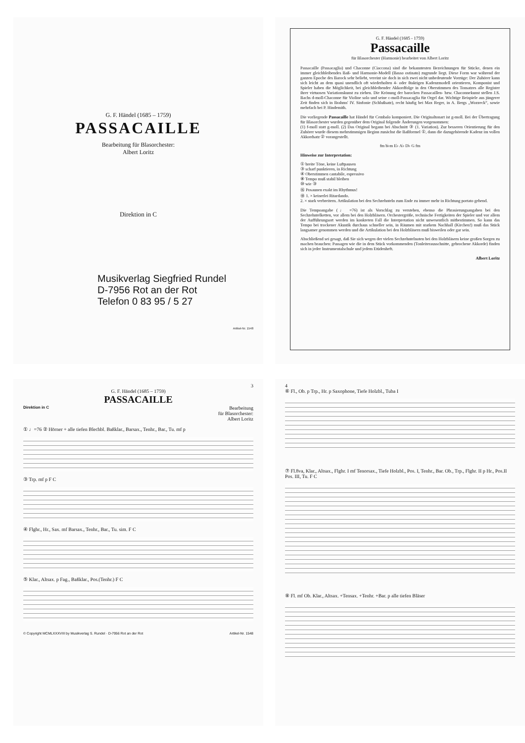G. F. Händel (1685 – 1759)
PASSACAILLE
Bearbeitung für Blasorchester:
Albert Loritz
Direktion in C
Musikverlag Siegfried Rundel
D-7956 Rot an der Rot
Telefon 0 83 95 / 5 27
Artikel-Nr. 1548
G. F. Händel (1685 - 1759)
Passacaille
für Blasorchester (Harmonie) bearbeitet von Albert Loritz
Passacaille (Passacaglia) und Chaconne (Ciaccona) sind die bekanntesten Bezeichnungen für Stücke, denen ein immer gleichbleibendes Baß- und Harmonie-Modell (Basso ostinato) zugrunde liegt. Diese Form war während der ganzen Epoche des Barock sehr beliebt, vereint sie doch in sich zwei nicht unbedeutende Vorzüge: Der Zuhörer kann sich leicht an dem quasi unendlich oft wiederholten 4- oder 8taktigen Kadenzmodell orientieren, Komponist und Spieler haben die Möglichkeit, bei gleichbleibender Akkordfolge in den Oberstimmen des Tonsatzes alle Register ihrer virtuosen Variationskunst zu ziehen. Die Krönung der barocken Passacaillen- bzw. Chaconnekunst stellen J.S. Bachs d-moll-Chaconne für Violine solo und seine c-moll-Passacaglia für Orgel dar. Wichtige Beispiele aus jüngerer Zeit finden sich in Brahms' IV. Sinfonie (Schlußsatz), recht häufig bei Max Reger, in A. Bergs „Wozzeck“, sowie mehrfach bei P. Hindemith.
Die vorliegende Passacaille hat Händel für Cembalo komponiert. Die Originaltonart ist g-moll. Bei der Übertragung für Blasorchester wurden gegenüber dem Original folgende Änderungen vorgenommen:
(1) f-moll statt g-moll. (2) Das Original begann bei Abschnitt ③ (1. Variation). Zur besseren Orientierung für den Zuhörer wurde diesem mehrstimmigen Beginn zunächst die Baßformel ①, dann die dazugehörende Kadenz im vollen Akkordsatz ② vorangestellt.
fm b♭m E♭ A♭ D♭ G fm
Hinweise zur Interpretation:
① breite Töne, keine Luftpausen
③ scharf punktieren, in Richtung
④ Oberstimmen cantabile, espressivo
⑧ Tempo muß stabil bleiben
⑩ wie ③
⑯ Posaunen exakt im Rhythmus!
⑱ 1. × keinerlei Ritardando.
2. × stark verbreitern. Artikulation bei den Sechzehnteln zum Ende zu immer mehr in Richtung portato gehend.
Die Tempoangabe (♩ =76) ist als Vorschlag zu verstehen, ebenso die Phrasierungsangaben bei den Sechzehntelketten, vor allem bei den Holzbläsern. Orchestergröße, technische Fertigkeiten der Spieler und vor allem der Aufführungsort werden im konkreten Fall die Interpretation nicht unwesentlich mitbestimmen. So kann das Tempo bei trockener Akustik durchaus schneller sein, in Räumen mit starkem Nachhall (Kirchen!) muß das Stück langsamer genommen werden und die Artikulation bei den Holzbläsern muß bisweilen oder gar sein.
Abschließend sei gesagt, daß Sie sich wegen der vielen Sechzehntelnoten bei den Holzbläsern keine großen Sorgen zu machen brauchen: Passagen wie die in dem Stück vorkommenden (Tonleiterausschnitte, gebrochene Akkorde) finden sich in jeder Instrumentalschule und jedem Etüdenheft.
Albert Loritz
3
G. F. Händel (1685 – 1759)
PASSACAILLE
Direktion in C Bearbeitung
für Blasorchester:
Albert Loritz
① ♩=76 ② Hörner + alle tiefen Blechbl. Baßklar., Barsax., Tenhr., Bar., Tu. mf p
③ Trp. mf p F C
④ Flghr., Hr., Sax. mf Barsax., Tenhr., Bar., Tu. sim. F C
⑤ Klar., Altsax. p Fag., Baßklar., Pos.(Tenhr.) F C
© Copyright MCMLXXXVIII by Musikverlag S. Rundel · D-7956 Rot an der Rot Artikel-Nr. 1548
4
⑥ Fl., Ob. p Trp., Hr. p Saxophone, Tiefe Holzbl., Tuba I
⑦ Fl.8va, Klar., Altsax., Flghr. I mf Tenorsax., Tiefe Holzbl., Pos. I, Tenhr., Bar. Ob., Trp., Flghr. II p Hr., Pos.II Pos. III, Tu. F C
⑧ Fl. mf Ob. Klar., Altsax. +Tensax. +Tenhr. +Bar. p alle tiefen Bläser